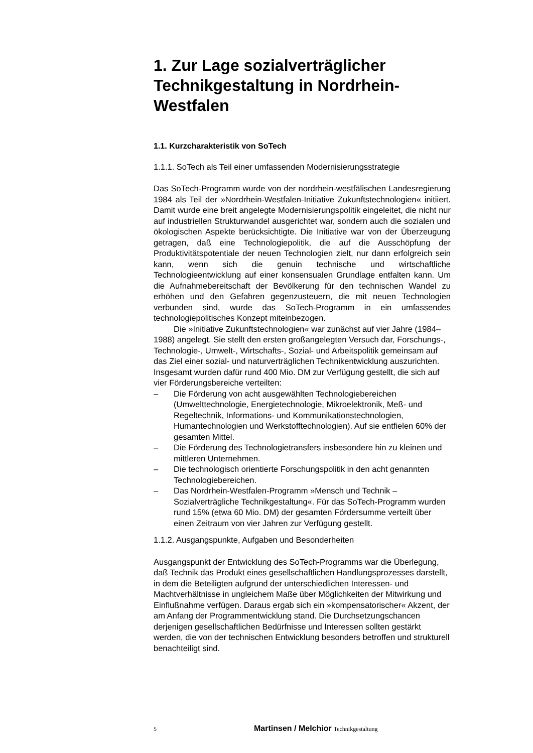1. Zur Lage sozialverträglicher Technikgestaltung in Nordrhein-Westfalen
1.1. Kurzcharakteristik von SoTech
1.1.1. SoTech als Teil einer umfassenden Modernisierungsstrategie
Das SoTech-Programm wurde von der nordrhein-westfälischen Landesregierung 1984 als Teil der »Nordrhein-Westfalen-Initiative Zukunftstechnologien« initiiert. Damit wurde eine breit angelegte Modernisierungspolitik eingeleitet, die nicht nur auf industriellen Strukturwandel ausgerichtet war, sondern auch die sozialen und ökologischen Aspekte berücksichtigte. Die Initiative war von der Überzeugung getragen, daß eine Technologiepolitik, die auf die Ausschöpfung der Produktivitätspotentiale der neuen Technologien zielt, nur dann erfolgreich sein kann, wenn sich die genuin technische und wirtschaftliche Technologieentwicklung auf einer konsensualen Grundlage entfalten kann. Um die Aufnahmebereitschaft der Bevölkerung für den technischen Wandel zu erhöhen und den Gefahren gegenzusteuern, die mit neuen Technologien verbunden sind, wurde das SoTech-Programm in ein umfassendes technologiepolitisches Konzept miteinbezogen.
Die »Initiative Zukunftstechnologien« war zunächst auf vier Jahre (1984–1988) angelegt. Sie stellt den ersten großangelegten Versuch dar, Forschungs-, Technologie-, Umwelt-, Wirtschafts-, Sozial- und Arbeitspolitik gemeinsam auf das Ziel einer sozial- und naturverträglichen Technikentwicklung auszurichten. Insgesamt wurden dafür rund 400 Mio. DM zur Verfügung gestellt, die sich auf vier Förderungsbereiche verteilten:
– Die Förderung von acht ausgewählten Technologiebereichen (Umwelttechnologie, Energietechnologie, Mikroelektronik, Meß- und Regeltechnik, Informations- und Kommunikationstechnologien, Humantechnologien und Werkstofftechnologien). Auf sie entfielen 60% der gesamten Mittel.
– Die Förderung des Technologietransfers insbesondere hin zu kleinen und mittleren Unternehmen.
– Die technologisch orientierte Forschungspolitik in den acht genannten Technologiebereichen.
– Das Nordrhein-Westfalen-Programm »Mensch und Technik – Sozialverträgliche Technikgestaltung«. Für das SoTech-Programm wurden rund 15% (etwa 60 Mio. DM) der gesamten Fördersumme verteilt über einen Zeitraum von vier Jahren zur Verfügung gestellt.
1.1.2. Ausgangspunkte, Aufgaben und Besonderheiten
Ausgangspunkt der Entwicklung des SoTech-Programms war die Überlegung, daß Technik das Produkt eines gesellschaftlichen Handlungsprozesses darstellt, in dem die Beteiligten aufgrund der unterschiedlichen Interessen- und Machtverhältnisse in ungleichem Maße über Möglichkeiten der Mitwirkung und Einflußnahme verfügen. Daraus ergab sich ein »kompensatorischer« Akzent, der am Anfang der Programmentwicklung stand. Die Durchsetzungschancen derjenigen gesellschaftlichen Bedürfnisse und Interessen sollten gestärkt werden, die von der technischen Entwicklung besonders betroffen und strukturell benachteiligt sind.
5 Martinsen / Melchior Technikgestaltung